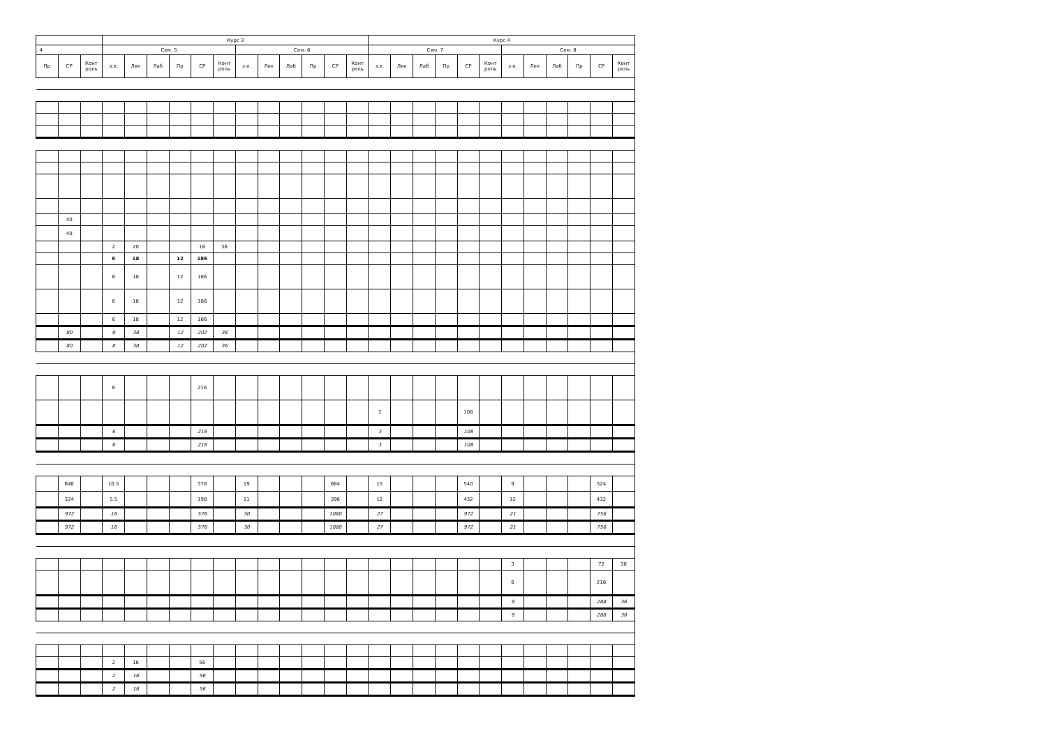| | | | Курс 3 | | | | | | | | | | | | Курс 4 | | | | | | | | | | | |
| --- | --- | --- | --- | --- | --- | --- | --- | --- | --- | --- | --- | --- | --- | --- | --- | --- | --- | --- | --- | --- | --- | --- | --- | --- | --- | --- |
| . 4 | | | Сем. 5 | | | | | | Сем. 6 | | | | | | Сем. 7 | | | | | | Сем. 8 | | | | | |
| Пр | СР | Конт роль | з.е. | Лек | Лаб | Пр | СР | Конт роль | з.е. | Лек | Лаб | Пр | СР | Конт роль | з.е. | Лек | Лаб | Пр | СР | Конт роль | з.е. | Лек | Лаб | Пр | СР | Конт роль |
| | 40 | | | | | | | | | | | | | | | | | | | | | | | | | |
| | 40 | | | | | | | | | | | | | | | | | | | | | | | | | |
| | | | 2 | 20 | | | 16 | 36 | | | | | | | | | | | | | | | | | | |
| | | | 6 | 18 | | 12 | 186 | | | | | | | | | | | | | | | | | | | |
| | | | 6 | 18 | | 12 | 186 | | | | | | | | | | | | | | | | | | | |
| | | | 6 | 18 | | 12 | 186 | | | | | | | | | | | | | | | | | | | |
| | | | 6 | 18 | | 12 | 186 | | | | | | | | | | | | | | | | | | | |
| | 80 | | 8 | 38 | | 12 | 202 | 36 | | | | | | | | | | | | | | | | | | |
| | 80 | | 8 | 38 | | 12 | 202 | 36 | | | | | | | | | | | | | | | | | | |
| | | | 6 | | | | 216 | | | | | | | | | | | | | | | | | | | |
| | | | | | | | | | | | | | | | 3 | | | | 108 | | | | | | | |
| | | | 6 | | | | 216 | | | | | | | | 3 | | | | 108 | | | | | | | |
| | | | 6 | | | | 216 | | | | | | | | 3 | | | | 108 | | | | | | | |
| | 648 | | 10.5 | | | | 378 | | 19 | | | | 684 | | 15 | | | | 540 | | 9 | | | | 324 | |
| | 324 | | 5.5 | | | | 198 | | 11 | | | | 396 | | 12 | | | | 432 | | 12 | | | | 432 | |
| | 972 | | 16 | | | | 576 | | 30 | | | | 1080 | | 27 | | | | 972 | | 21 | | | | 756 | |
| | 972 | | 16 | | | | 576 | | 30 | | | | 1080 | | 27 | | | | 972 | | 21 | | | | 756 | |
| | | | | | | | | | | | | | | | | | | | | | 3 | | | | 72 | 36 |
| | | | | | | | | | | | | | | | | | | | | | 6 | | | | 216 | |
| | | | | | | | | | | | | | | | | | | | | | 9 | | | | 288 | 36 |
| | | | | | | | | | | | | | | | | | | | | | 9 | | | | 288 | 36 |
| | | | 2 | 16 | | | 56 | | | | | | | | | | | | | | | | | | | |
| | | | 2 | 16 | | | 56 | | | | | | | | | | | | | | | | | | | |
| | | | 2 | 16 | | | 56 | | | | | | | | | | | | | | | | | | | |